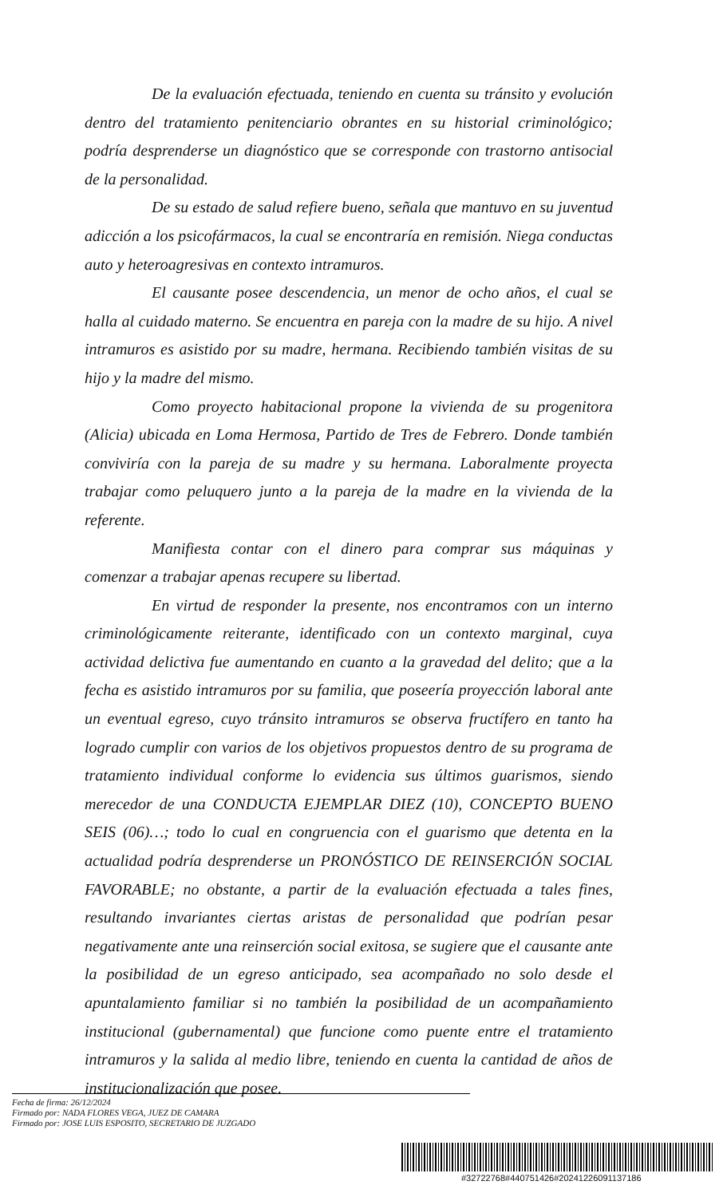De la evaluación efectuada, teniendo en cuenta su tránsito y evolución dentro del tratamiento penitenciario obrantes en su historial criminológico; podría desprenderse un diagnóstico que se corresponde con trastorno antisocial de la personalidad.
De su estado de salud refiere bueno, señala que mantuvo en su juventud adicción a los psicofármacos, la cual se encontraría en remisión. Niega conductas auto y heteroagresivas en contexto intramuros.
El causante posee descendencia, un menor de ocho años, el cual se halla al cuidado materno. Se encuentra en pareja con la madre de su hijo. A nivel intramuros es asistido por su madre, hermana. Recibiendo también visitas de su hijo y la madre del mismo.
Como proyecto habitacional propone la vivienda de su progenitora (Alicia) ubicada en Loma Hermosa, Partido de Tres de Febrero. Donde también conviviría con la pareja de su madre y su hermana. Laboralmente proyecta trabajar como peluquero junto a la pareja de la madre en la vivienda de la referente.
Manifiesta contar con el dinero para comprar sus máquinas y comenzar a trabajar apenas recupere su libertad.
En virtud de responder la presente, nos encontramos con un interno criminológicamente reiterante, identificado con un contexto marginal, cuya actividad delictiva fue aumentando en cuanto a la gravedad del delito; que a la fecha es asistido intramuros por su familia, que poseería proyección laboral ante un eventual egreso, cuyo tránsito intramuros se observa fructífero en tanto ha logrado cumplir con varios de los objetivos propuestos dentro de su programa de tratamiento individual conforme lo evidencia sus últimos guarismos, siendo merecedor de una CONDUCTA EJEMPLAR DIEZ (10), CONCEPTO BUENO SEIS (06)…; todo lo cual en congruencia con el guarismo que detenta en la actualidad podría desprenderse un PRONÓSTICO DE REINSERCIÓN SOCIAL FAVORABLE; no obstante, a partir de la evaluación efectuada a tales fines, resultando invariantes ciertas aristas de personalidad que podrían pesar negativamente ante una reinserción social exitosa, se sugiere que el causante ante la posibilidad de un egreso anticipado, sea acompañado no solo desde el apuntalamiento familiar si no también la posibilidad de un acompañamiento institucional (gubernamental) que funcione como puente entre el tratamiento intramuros y la salida al medio libre, teniendo en cuenta la cantidad de años de institucionalización que posee.
Fecha de firma: 26/12/2024
Firmado por: NADA FLORES VEGA, JUEZ DE CAMARA
Firmado por: JOSE LUIS ESPOSITO, SECRETARIO DE JUZGADO
#32722768#440751426#20241226091137186